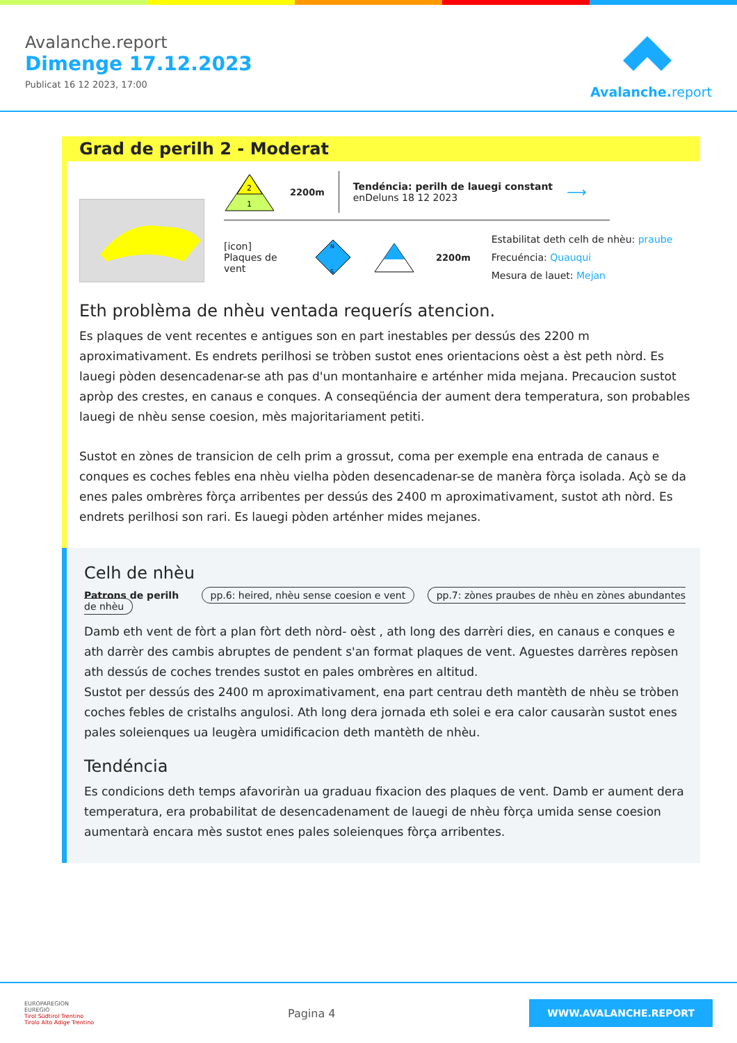Avalanche.report
Dimenge 17.12.2023
Publicat 16 12 2023, 17:00
Avalanche. report
Grad de perilh 2 - Moderat
2
1
2200m
Tendéncia: perilh de lauegi constant
enDeluns 18 12 2023
⟶
[icon]
Plaques de vent
N
S
2200m
Estabilitat deth celh de nhèu: praube
Frecuéncia: Quauqui
Mesura de lauet: Mejan
Eth problèma de nhèu ventada requerís atencion.
Es plaques de vent recentes e antigues son en part inestables per dessús des 2200 m aproximativament. Es endrets perilhosi se tròben sustot enes orientacions oèst a èst peth nòrd. Es lauegi pòden desencadenar-se ath pas d'un montanhaire e arténher mida mejana. Precaucion sustot apròp des crestes, en canaus e conques. A conseqüéncia der aument dera temperatura, son probables lauegi de nhèu sense coesion, mès majoritariament petiti.
Sustot en zònes de transicion de celh prim a grossut, coma per exemple ena entrada de canaus e conques es coches febles ena nhèu vielha pòden desencadenar-se de manèra fòrça isolada. Açò se da enes pales ombrères fòrça arribentes per dessús des 2400 m aproximativament, sustot ath nòrd. Es endrets perilhosi son rari. Es lauegi pòden arténher mides mejanes.
Celh de nhèu
Patrons de perilh pp.6: heired, nhèu sense coesion e vent pp.7: zònes praubes de nhèu en zònes abundantes de nhèu
Damb eth vent de fòrt a plan fòrt deth nòrd- oèst , ath long des darrèri dies, en canaus e conques e ath darrèr des cambis abruptes de pendent s'an format plaques de vent. Aguestes darrères repòsen ath dessús de coches trendes sustot en pales ombrères en altitud.
Sustot per dessús des 2400 m aproximativament, ena part centrau deth mantèth de nhèu se tròben coches febles de cristalhs angulosi. Ath long dera jornada eth solei e era calor causaràn sustot enes pales soleienques ua leugèra umidificacion deth mantèth de nhèu.
Tendéncia
Es condicions deth temps afavoriràn ua graduau fixacion des plaques de vent. Damb er aument dera temperatura, era probabilitat de desencadenament de lauegi de nhèu fòrça umida sense coesion aumentarà encara mès sustot enes pales soleienques fòrça arribentes.
EUROPAREGION
EUREGIO
Tirol Südtirol Trentino
Tirolo Alto Adige Trentino
Pagina 4
WWW.AVALANCHE.REPORT